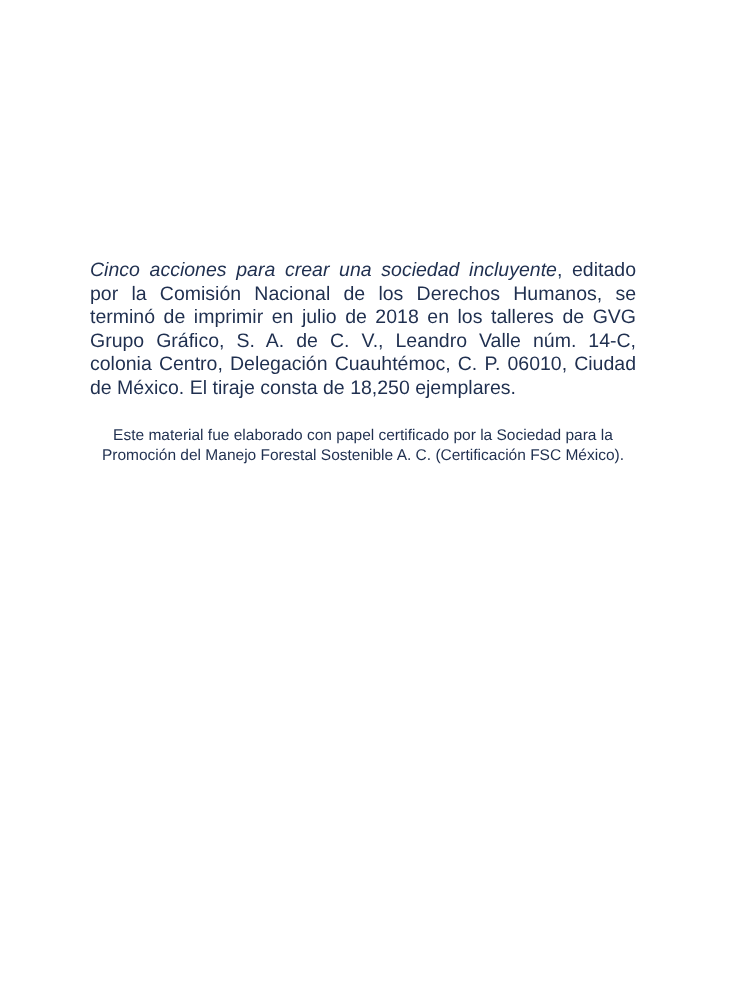Cinco acciones para crear una sociedad incluyente, editado por la Comisión Nacional de los Derechos Humanos, se terminó de imprimir en julio de 2018 en los talleres de GVG Grupo Gráfico, S. A. de C. V., Leandro Valle núm. 14-C, colonia Centro, Delegación Cuauhtémoc, C. P. 06010, Ciudad de México. El tiraje consta de 18,250 ejemplares.
Este material fue elaborado con papel certificado por la Sociedad para la Promoción del Manejo Forestal Sostenible A. C. (Certificación FSC México).